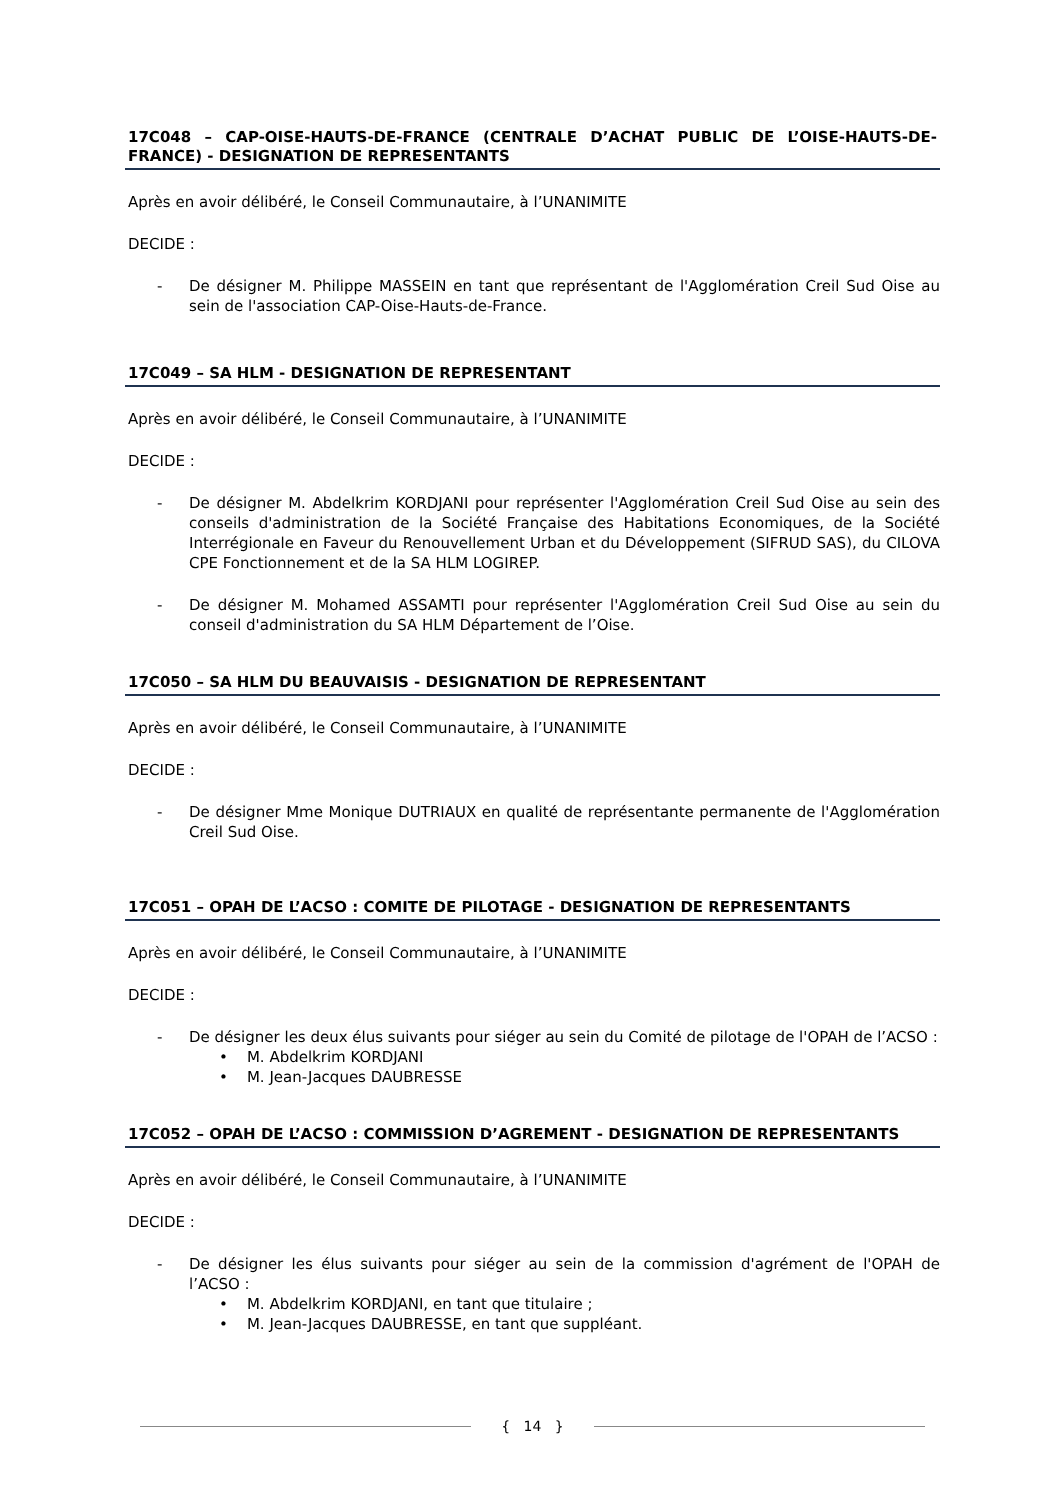17C048 – CAP-OISE-HAUTS-DE-FRANCE (CENTRALE D’ACHAT PUBLIC DE L’OISE-HAUTS-DE-FRANCE) - DESIGNATION DE REPRESENTANTS
Après en avoir délibéré, le Conseil Communautaire, à l’UNANIMITE
DECIDE :
- De désigner M. Philippe MASSEIN en tant que représentant de l'Agglomération Creil Sud Oise au sein de l'association CAP-Oise-Hauts-de-France.
17C049 – SA HLM - DESIGNATION DE REPRESENTANT
Après en avoir délibéré, le Conseil Communautaire, à l’UNANIMITE
DECIDE :
- De désigner M. Abdelkrim KORDJANI pour représenter l'Agglomération Creil Sud Oise au sein des conseils d'administration de la Société Française des Habitations Economiques, de la Société Interrégionale en Faveur du Renouvellement Urban et du Développement (SIFRUD SAS), du CILOVA CPE Fonctionnement et de la SA HLM LOGIREP.
- De désigner M. Mohamed ASSAMTI pour représenter l'Agglomération Creil Sud Oise au sein du conseil d'administration du SA HLM Département de l’Oise.
17C050 – SA HLM DU BEAUVAISIS - DESIGNATION DE REPRESENTANT
Après en avoir délibéré, le Conseil Communautaire, à l’UNANIMITE
DECIDE :
- De désigner Mme Monique DUTRIAUX en qualité de représentante permanente de l'Agglomération Creil Sud Oise.
17C051 – OPAH DE L’ACSO : COMITE DE PILOTAGE - DESIGNATION DE REPRESENTANTS
Après en avoir délibéré, le Conseil Communautaire, à l’UNANIMITE
DECIDE :
- De désigner les deux élus suivants pour siéger au sein du Comité de pilotage de l'OPAH de l’ACSO :
• M. Abdelkrim KORDJANI
• M. Jean-Jacques DAUBRESSE
17C052 – OPAH DE L’ACSO : COMMISSION D’AGREMENT - DESIGNATION DE REPRESENTANTS
Après en avoir délibéré, le Conseil Communautaire, à l’UNANIMITE
DECIDE :
- De désigner les élus suivants pour siéger au sein de la commission d'agrément de l'OPAH de l’ACSO :
• M. Abdelkrim KORDJANI, en tant que titulaire ;
• M. Jean-Jacques DAUBRESSE, en tant que suppléant.
{ 14 }